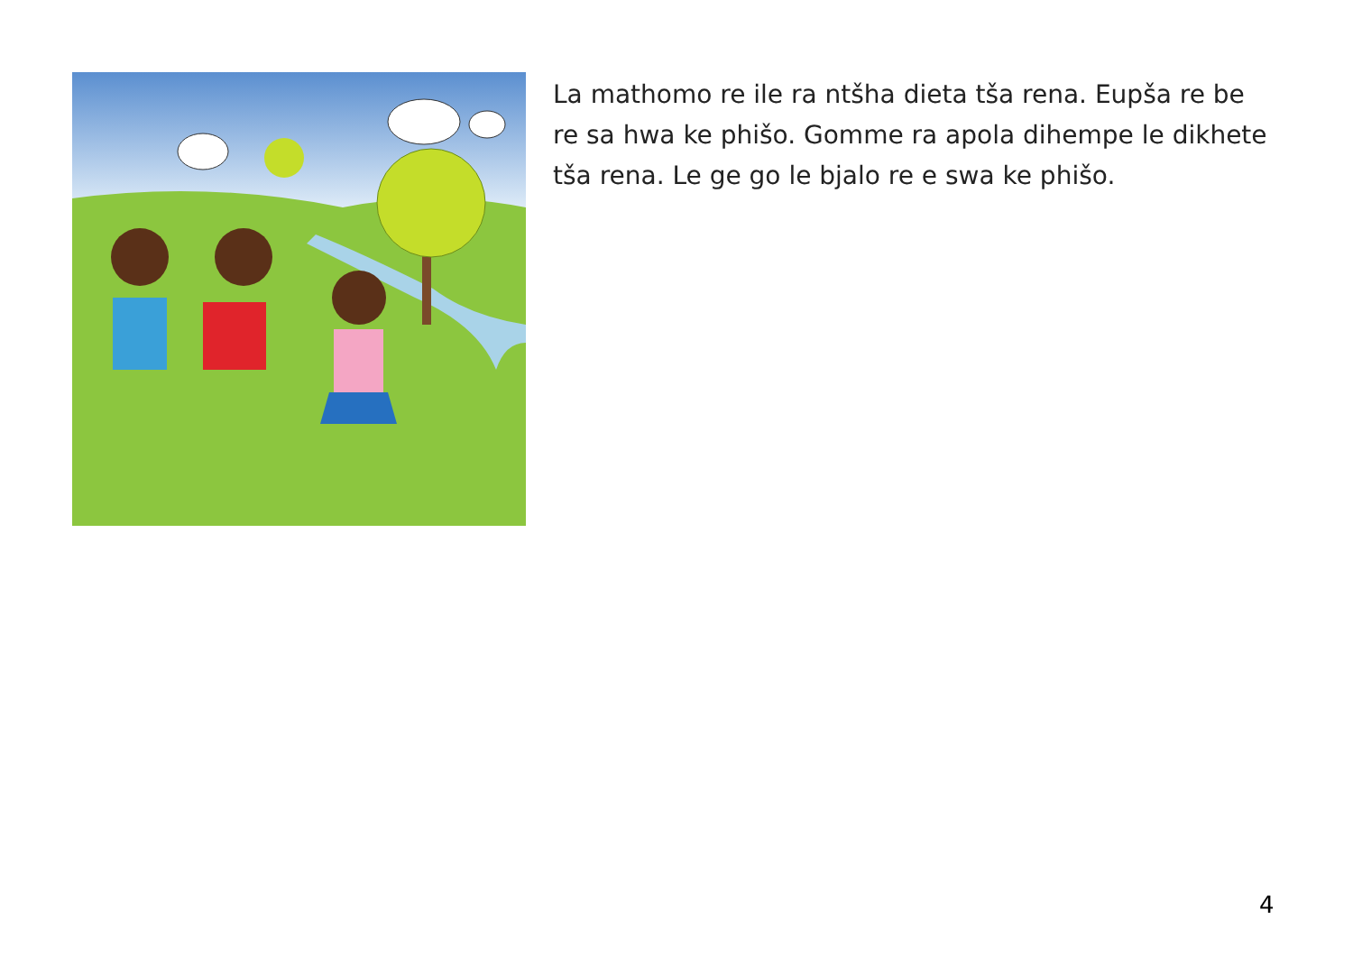La mathomo re ile ra ntšha dieta tša rena. Eupša re be re sa hwa ke phišo. Gomme ra apola dihempe le dikhete tša rena. Le ge go le bjalo re e swa ke phišo.
4